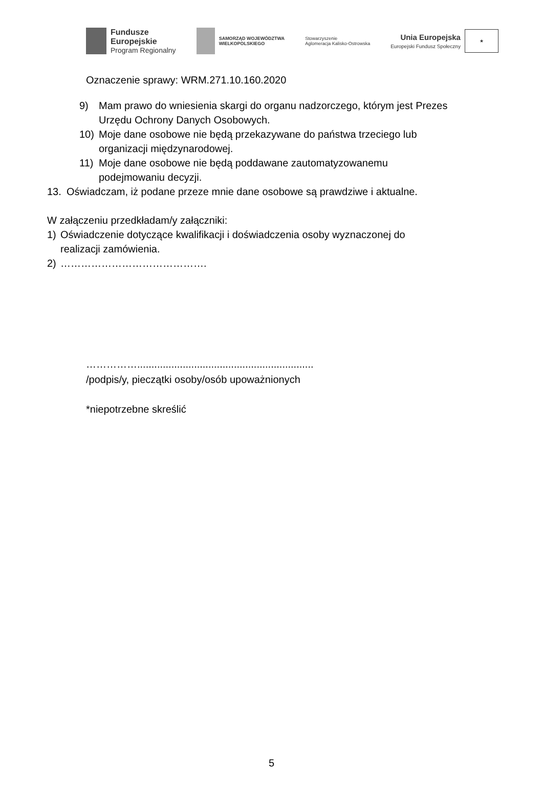Fundusze
Europejskie
Program Regionalny
SAMORZĄD WOJEWÓDZTWA
WIELKOPOLSKIEGO
Stowarzyszenie
Aglomeracja Kalisko-Ostrowska
Unia Europejska
Europejski Fundusz Społeczny
★
Oznaczenie sprawy: WRM.271.10.160.2020
9) Mam prawo do wniesienia skargi do organu nadzorczego, którym jest Prezes
Urzędu Ochrony Danych Osobowych.
10) Moje dane osobowe nie będą przekazywane do państwa trzeciego lub
organizacji międzynarodowej.
11) Moje dane osobowe nie będą poddawane zautomatyzowanemu
podejmowaniu decyzji.
13. Oświadczam, iż podane przeze mnie dane osobowe są prawdziwe i aktualne.
W załączeniu przedkładam/y załączniki:
1) Oświadczenie dotyczące kwalifikacji i doświadczenia osoby wyznaczonej do
realizacji zamówienia.
2) …………………………………….
……………..............................................................
/podpis/y, pieczątki osoby/osób upoważnionych
*niepotrzebne skreślić
5